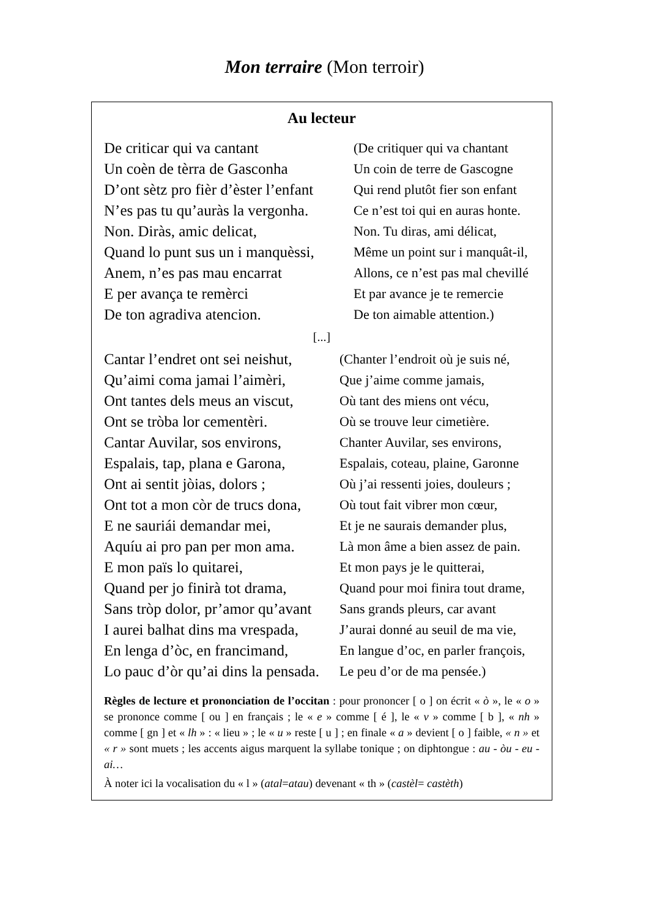Mon terraire (Mon terroir)
Au lecteur
| De criticar qui va cantant | (De critiquer qui va chantant |
| Un coèn de tèrra de Gasconha | Un coin de terre de Gascogne |
| D’ont sètz pro fièr d’èster l’enfant | Qui rend plutôt fier son enfant |
| N’es pas tu qu’auràs la vergonha. | Ce n’est toi qui en auras honte. |
| Non. Diràs, amic delicat, | Non. Tu diras, ami délicat, |
| Quand lo punt sus un i manquèssi, | Même un point sur i manquât-il, |
| Anem, n’es pas mau encarrat | Allons, ce n’est pas mal chevillé |
| E per avança te remèrci | Et par avance je te remercie |
| De ton agradiva atencion. | De ton aimable attention.) |
[...]
| Cantar l’endret ont sei neishut, | (Chanter l’endroit où je suis né, |
| Qu’aimi coma jamai l’aimèri, | Que j’aime comme jamais, |
| Ont tantes dels meus an viscut, | Où tant des miens ont vécu, |
| Ont se tròba lor cementèri. | Où se trouve leur cimetière. |
| Cantar Auvilar, sos environs, | Chanter Auvilar, ses environs, |
| Espalais, tap, plana e Garona, | Espalais, coteau, plaine, Garonne |
| Ont ai sentit jòias, dolors ; | Où j’ai ressenti joies, douleurs ; |
| Ont tot a mon còr de trucs dona, | Où tout fait vibrer mon cœur, |
| E ne sauriái demandar mei, | Et je ne saurais demander plus, |
| Aquíu ai pro pan per mon ama. | Là mon âme a bien assez de pain. |
| E mon païs lo quitarei, | Et mon pays je le quitterai, |
| Quand per jo finirà tot drama, | Quand pour moi finira tout drame, |
| Sans tròp dolor, pr’amor qu’avant | Sans grands pleurs, car avant |
| I aurei balhat dins ma vrespada, | J’aurai donné au seuil de ma vie, |
| En lenga d’òc, en francimand, | En langue d’oc, en parler françois, |
| Lo pauc d’òr qu’ai dins la pensada. | Le peu d’or de ma pensée.) |
Règles de lecture et prononciation de l’occitan : pour prononcer [ o ] on écrit « ò », le « o » se prononce comme [ ou ] en français ; le « e » comme [ é ], le « v » comme [ b ], « nh » comme [ gn ] et « lh » : « lieu » ; le « u » reste [ u ] ; en finale « a » devient [ o ] faible, « n » et « r » sont muets ; les accents aigus marquent la syllabe tonique ; on diphtongue : au - òu - eu - ai…
À noter ici la vocalisation du « l » (atal=atau) devenant « th » (castèl= castèth)